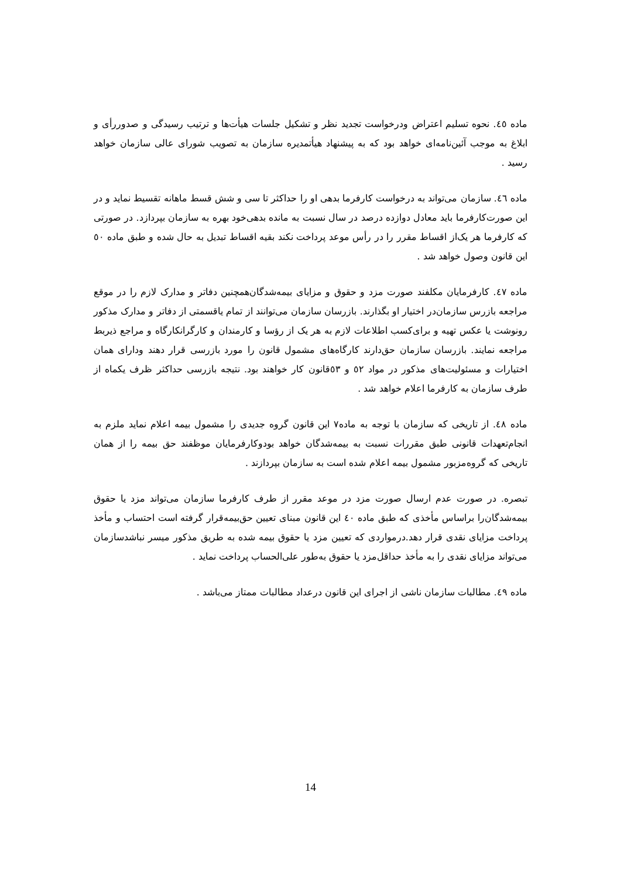ماده ٤٥. نحوه تسلیم اعتراض ودرخواست تجدید نظر و تشکیل جلسات هیأت‌ها و ترتیب رسیدگی و صدوررأی و ابلاغ به موجب آئین‌نامه‌ای خواهد بود که به پیشنهاد هیأتمدیره سازمان به تصویب شورای عالی سازمان خواهد رسید .
ماده ٤٦. سازمان می‌تواند به درخواست کارفرما بدهی او را حداکثر تا سی و شش قسط ماهانه تقسیط نماید و در این صورت‌کارفرما باید معادل دوازده درصد در سال نسبت به مانده بدهی‌خود بهره به سازمان بپردازد. در صورتی که کارفرما هر یک‌از اقساط مقرر را در رأس موعد پرداخت نکند بقیه اقساط تبدیل به حال شده و طبق ماده ٥٠ این قانون وصول خواهد شد .
ماده ٤٧. کارفرمایان مکلفند صورت مزد و حقوق و مزایای بیمه‌شدگان‌همچنین دفاتر و مدارک لازم را در موقع مراجعه بازرس سازمان‌در اختیار او بگذارند. بازرسان سازمان می‌توانند از تمام یاقسمتی از دفاتر و مدارک مذکور رونوشت یا عکس تهیه و برای‌کسب اطلاعات لازم به هر یک از رؤسا و کارمندان و کارگرانکارگاه و مراجع ذیربط مراجعه نمایند. بازرسان سازمان حق‌دارند کارگاه‌های مشمول قانون را مورد بازرسی قرار دهند ودارای همان اختیارات و مسئولیت‌های مذکور در مواد ٥٢ و ٥٣قانون کار خواهند بود. نتیجه بازرسی حداکثر ظرف یکماه از طرف سازمان به کارفرما اعلام خواهد شد .
ماده ٤٨. از تاریخی که سازمان با توجه به ماده٧ این قانون گروه جدیدی را مشمول بیمه اعلام نماید ملزم به انجام‌تعهدات قانونی طبق مقررات نسبت به بیمه‌شدگان خواهد بودوکارفرمایان موظفند حق بیمه را از همان تاریخی که گروه‌مزبور مشمول بیمه اعلام شده است به سازمان بپردازند .
تبصره. در صورت عدم ارسال صورت مزد در موعد مقرر از طرف کارفرما سازمان می‌تواند مزد یا حقوق بیمه‌شدگان‌را براساس مأخذی که طبق ماده ٤٠ این قانون مبنای تعیین حق‌بیمه‌قرار گرفته است احتساب و مأخذ پرداخت مزایای نقدی قرار دهد.درمواردی که تعیین مزد یا حقوق بیمه شده به طریق مذکور میسر نباشدسازمان می‌تواند مزایای نقدی را به مأخذ حداقل‌مزد یا حقوق به‌طور علی‌الحساب پرداخت نماید .
ماده ٤٩. مطالبات سازمان ناشی از اجرای این قانون درعداد مطالبات ممتاز می‌باشد .
14